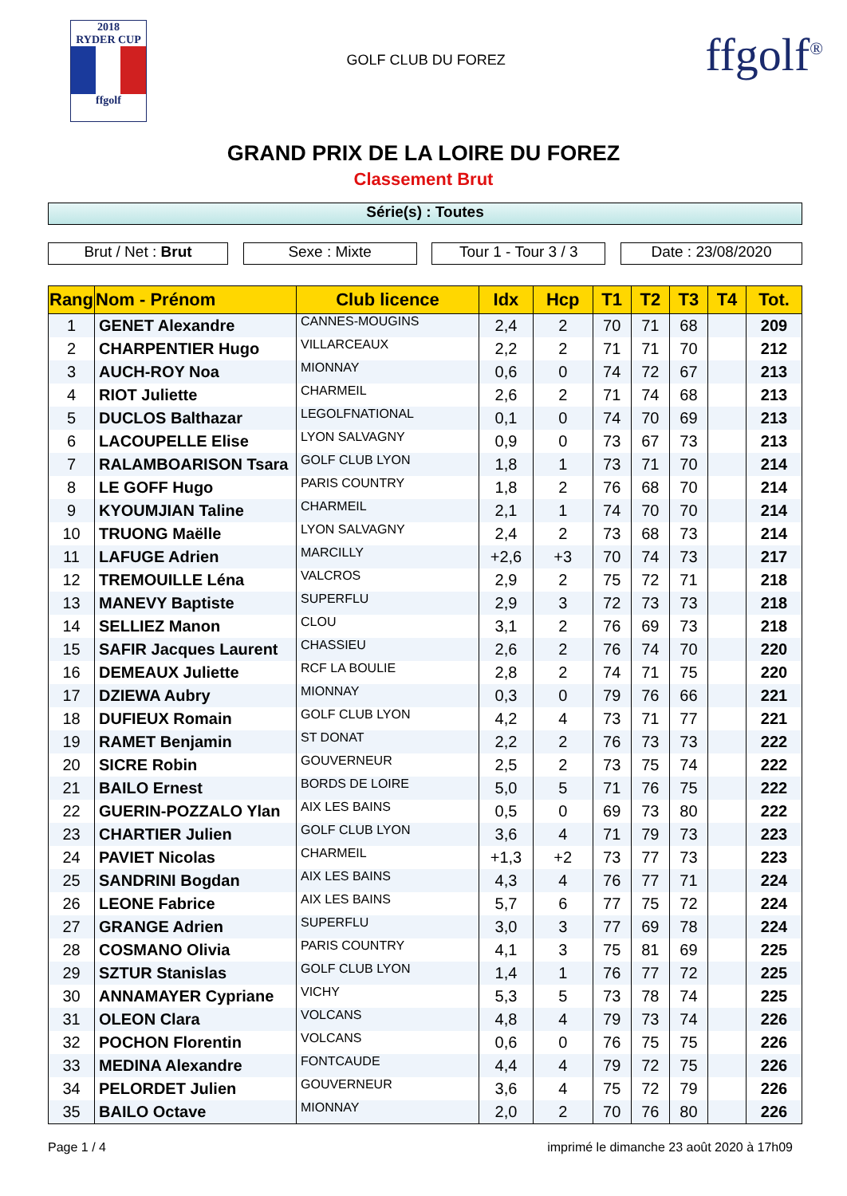2018
RYDER CUP
ffgolf
GOLF CLUB DU FOREZ
ffgolf<sup>®</sup>
GRAND PRIX DE LA LOIRE DU FOREZ
Classement Brut
Série(s) : Toutes
Brut / Net : Brut Sexe : Mixte Tour 1 - Tour 3 / 3
Date : 23/08/2020
| Rang | Nom - Prénom | Club licence | Idx | Hcp | T1 | T2 | T3 | T4 | Tot. |
| --- | --- | --- | --- | --- | --- | --- | --- | --- | --- |
| 1 | GENET Alexandre | CANNES-MOUGINS | 2,4 | 2 | 70 | 71 | 68 | | 209 |
| 2 | CHARPENTIER Hugo | VILLARCEAUX | 2,2 | 2 | 71 | 71 | 70 | | 212 |
| 3 | AUCH-ROY Noa | MIONNAY | 0,6 | 0 | 74 | 72 | 67 | | 213 |
| 4 | RIOT Juliette | CHARMEIL | 2,6 | 2 | 71 | 74 | 68 | | 213 |
| 5 | DUCLOS Balthazar | LEGOLFNATIONAL | 0,1 | 0 | 74 | 70 | 69 | | 213 |
| 6 | LACOUPELLE Elise | LYON SALVAGNY | 0,9 | 0 | 73 | 67 | 73 | | 213 |
| 7 | RALAMBOARISON Tsara | GOLF CLUB LYON | 1,8 | 1 | 73 | 71 | 70 | | 214 |
| 8 | LE GOFF Hugo | PARIS COUNTRY | 1,8 | 2 | 76 | 68 | 70 | | 214 |
| 9 | KYOUMJIAN Taline | CHARMEIL | 2,1 | 1 | 74 | 70 | 70 | | 214 |
| 10 | TRUONG Maëlle | LYON SALVAGNY | 2,4 | 2 | 73 | 68 | 73 | | 214 |
| 11 | LAFUGE Adrien | MARCILLY | +2,6 | +3 | 70 | 74 | 73 | | 217 |
| 12 | TREMOUILLE Léna | VALCROS | 2,9 | 2 | 75 | 72 | 71 | | 218 |
| 13 | MANEVY Baptiste | SUPERFLU | 2,9 | 3 | 72 | 73 | 73 | | 218 |
| 14 | SELLIEZ Manon | CLOU | 3,1 | 2 | 76 | 69 | 73 | | 218 |
| 15 | SAFIR Jacques Laurent | CHASSIEU | 2,6 | 2 | 76 | 74 | 70 | | 220 |
| 16 | DEMEAUX Juliette | RCF LA BOULIE | 2,8 | 2 | 74 | 71 | 75 | | 220 |
| 17 | DZIEWA Aubry | MIONNAY | 0,3 | 0 | 79 | 76 | 66 | | 221 |
| 18 | DUFIEUX Romain | GOLF CLUB LYON | 4,2 | 4 | 73 | 71 | 77 | | 221 |
| 19 | RAMET Benjamin | ST DONAT | 2,2 | 2 | 76 | 73 | 73 | | 222 |
| 20 | SICRE Robin | GOUVERNEUR | 2,5 | 2 | 73 | 75 | 74 | | 222 |
| 21 | BAILO Ernest | BORDS DE LOIRE | 5,0 | 5 | 71 | 76 | 75 | | 222 |
| 22 | GUERIN-POZZALO Ylan | AIX LES BAINS | 0,5 | 0 | 69 | 73 | 80 | | 222 |
| 23 | CHARTIER Julien | GOLF CLUB LYON | 3,6 | 4 | 71 | 79 | 73 | | 223 |
| 24 | PAVIET Nicolas | CHARMEIL | +1,3 | +2 | 73 | 77 | 73 | | 223 |
| 25 | SANDRINI Bogdan | AIX LES BAINS | 4,3 | 4 | 76 | 77 | 71 | | 224 |
| 26 | LEONE Fabrice | AIX LES BAINS | 5,7 | 6 | 77 | 75 | 72 | | 224 |
| 27 | GRANGE Adrien | SUPERFLU | 3,0 | 3 | 77 | 69 | 78 | | 224 |
| 28 | COSMANO Olivia | PARIS COUNTRY | 4,1 | 3 | 75 | 81 | 69 | | 225 |
| 29 | SZTUR Stanislas | GOLF CLUB LYON | 1,4 | 1 | 76 | 77 | 72 | | 225 |
| 30 | ANNAMAYER Cypriane | VICHY | 5,3 | 5 | 73 | 78 | 74 | | 225 |
| 31 | OLEON Clara | VOLCANS | 4,8 | 4 | 79 | 73 | 74 | | 226 |
| 32 | POCHON Florentin | VOLCANS | 0,6 | 0 | 76 | 75 | 75 | | 226 |
| 33 | MEDINA Alexandre | FONTCAUDE | 4,4 | 4 | 79 | 72 | 75 | | 226 |
| 34 | PELORDET Julien | GOUVERNEUR | 3,6 | 4 | 75 | 72 | 79 | | 226 |
| 35 | BAILO Octave | MIONNAY | 2,0 | 2 | 70 | 76 | 80 | | 226 |
Page 1 / 4 imprimé le dimanche 23 août 2020 à 17h09